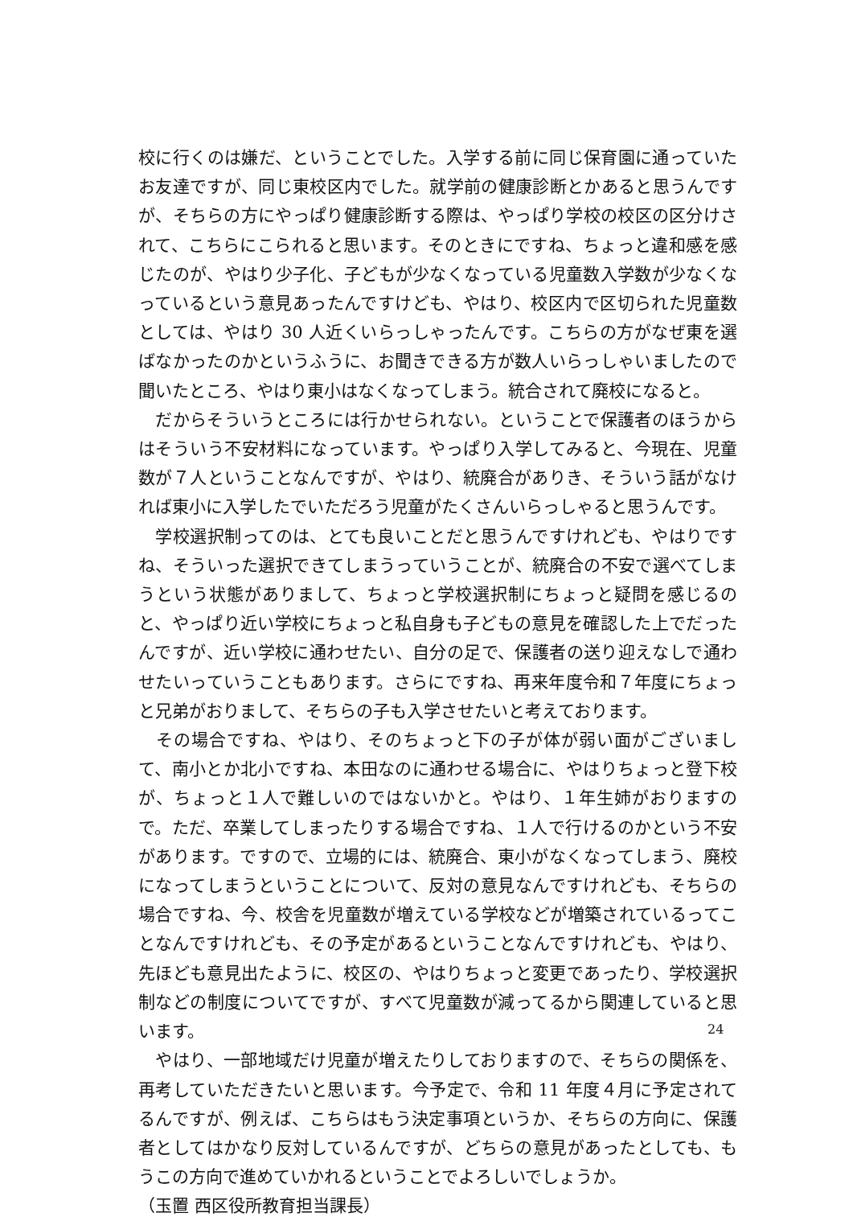校に行くのは嫌だ、ということでした。入学する前に同じ保育園に通っていたお友達ですが、同じ東校区内でした。就学前の健康診断とかあると思うんですが、そちらの方にやっぱり健康診断する際は、やっぱり学校の校区の区分けされて、こちらにこられると思います。そのときにですね、ちょっと違和感を感じたのが、やはり少子化、子どもが少なくなっている児童数入学数が少なくなっているという意見あったんですけども、やはり、校区内で区切られた児童数としては、やはり 30 人近くいらっしゃったんです。こちらの方がなぜ東を選ばなかったのかというふうに、お聞きできる方が数人いらっしゃいましたので聞いたところ、やはり東小はなくなってしまう。統合されて廃校になると。
　だからそういうところには行かせられない。ということで保護者のほうからはそういう不安材料になっています。やっぱり入学してみると、今現在、児童数が７人ということなんですが、やはり、統廃合がありき、そういう話がなければ東小に入学したでいただろう児童がたくさんいらっしゃると思うんです。
　学校選択制ってのは、とても良いことだと思うんですけれども、やはりですね、そういった選択できてしまうっていうことが、統廃合の不安で選べてしまうという状態がありまして、ちょっと学校選択制にちょっと疑問を感じるのと、やっぱり近い学校にちょっと私自身も子どもの意見を確認した上でだったんですが、近い学校に通わせたい、自分の足で、保護者の送り迎えなしで通わせたいっていうこともあります。さらにですね、再来年度令和７年度にちょっと兄弟がおりまして、そちらの子も入学させたいと考えております。
　その場合ですね、やはり、そのちょっと下の子が体が弱い面がございまして、南小とか北小ですね、本田なのに通わせる場合に、やはりちょっと登下校が、ちょっと１人で難しいのではないかと。やはり、１年生姉がおりますので。ただ、卒業してしまったりする場合ですね、１人で行けるのかという不安があります。ですので、立場的には、統廃合、東小がなくなってしまう、廃校になってしまうということについて、反対の意見なんですけれども、そちらの場合ですね、今、校舎を児童数が増えている学校などが増築されているってことなんですけれども、その予定があるということなんですけれども、やはり、先ほども意見出たように、校区の、やはりちょっと変更であったり、学校選択制などの制度についてですが、すべて児童数が減ってるから関連していると思います。
　やはり、一部地域だけ児童が増えたりしておりますので、そちらの関係を、再考していただきたいと思います。今予定で、令和 11 年度４月に予定されてるんですが、例えば、こちらはもう決定事項というか、そちらの方向に、保護者としてはかなり反対しているんですが、どちらの意見があったとしても、もうこの方向で進めていかれるということでよろしいでしょうか。
（玉置 西区役所教育担当課長）
24